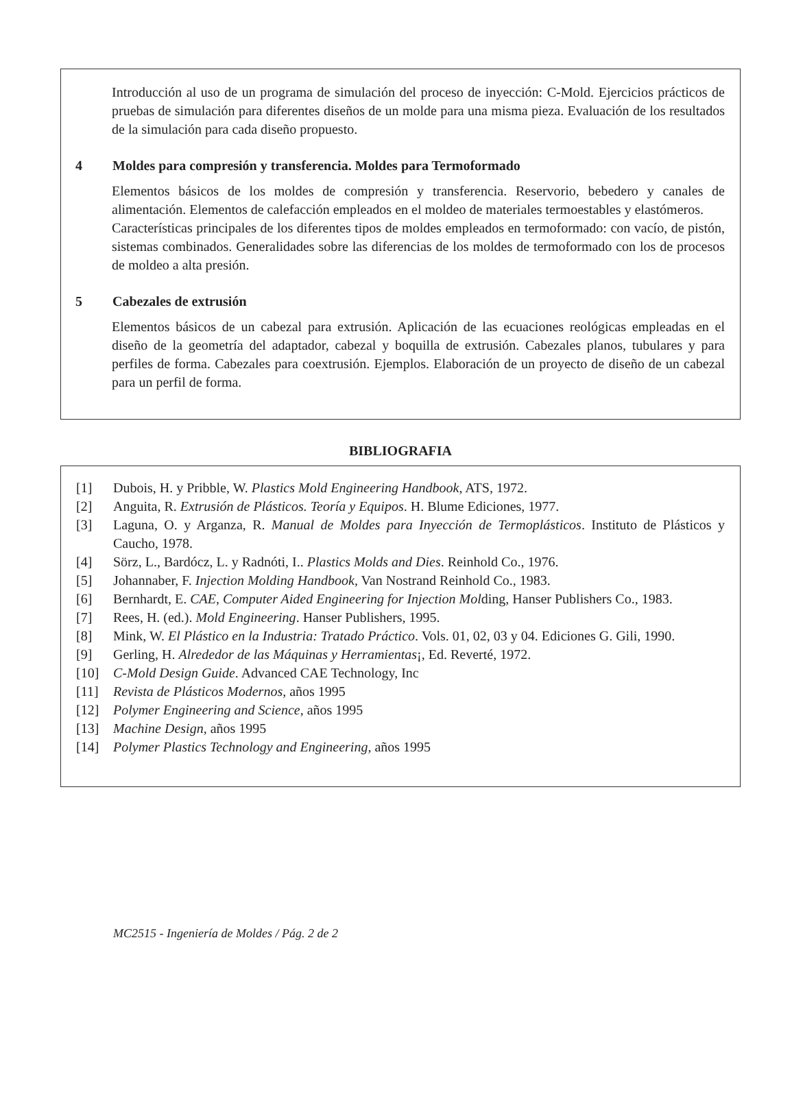Introducción al uso de un programa de simulación del proceso de inyección: C-Mold. Ejercicios prácticos de pruebas de simulación para diferentes diseños de un molde para una misma pieza. Evaluación de los resultados de la simulación para cada diseño propuesto.
4 Moldes para compresión y transferencia. Moldes para Termoformado
Elementos básicos de los moldes de compresión y transferencia. Reservorio, bebedero y canales de alimentación. Elementos de calefacción empleados en el moldeo de materiales termoestables y elastómeros.
Características principales de los diferentes tipos de moldes empleados en termoformado: con vacío, de pistón, sistemas combinados. Generalidades sobre las diferencias de los moldes de termoformado con los de procesos de moldeo a alta presión.
5 Cabezales de extrusión
Elementos básicos de un cabezal para extrusión. Aplicación de las ecuaciones reológicas empleadas en el diseño de la geometría del adaptador, cabezal y boquilla de extrusión. Cabezales planos, tubulares y para perfiles de forma. Cabezales para coextrusión. Ejemplos. Elaboración de un proyecto de diseño de un cabezal para un perfil de forma.
BIBLIOGRAFIA
[1] Dubois, H. y Pribble, W. Plastics Mold Engineering Handbook, ATS, 1972.
[2] Anguita, R. Extrusión de Plásticos. Teoría y Equipos. H. Blume Ediciones, 1977.
[3] Laguna, O. y Arganza, R. Manual de Moldes para Inyección de Termoplásticos. Instituto de Plásticos y Caucho, 1978.
[4] Sörz, L., Bardócz, L. y Radnóti, I.. Plastics Molds and Dies. Reinhold Co., 1976.
[5] Johannaber, F. Injection Molding Handbook, Van Nostrand Reinhold Co., 1983.
[6] Bernhardt, E. CAE, Computer Aided Engineering for Injection Molding, Hanser Publishers Co., 1983.
[7] Rees, H. (ed.). Mold Engineering. Hanser Publishers, 1995.
[8] Mink, W. El Plástico en la Industria: Tratado Práctico. Vols. 01, 02, 03 y 04. Ediciones G. Gili, 1990.
[9] Gerling, H. Alrededor de las Máquinas y Herramientas¡, Ed. Reverté, 1972.
[10] C-Mold Design Guide. Advanced CAE Technology, Inc
[11] Revista de Plásticos Modernos, años 1995
[12] Polymer Engineering and Science, años 1995
[13] Machine Design, años 1995
[14] Polymer Plastics Technology and Engineering, años 1995
MC2515 - Ingeniería de Moldes / Pág. 2 de 2